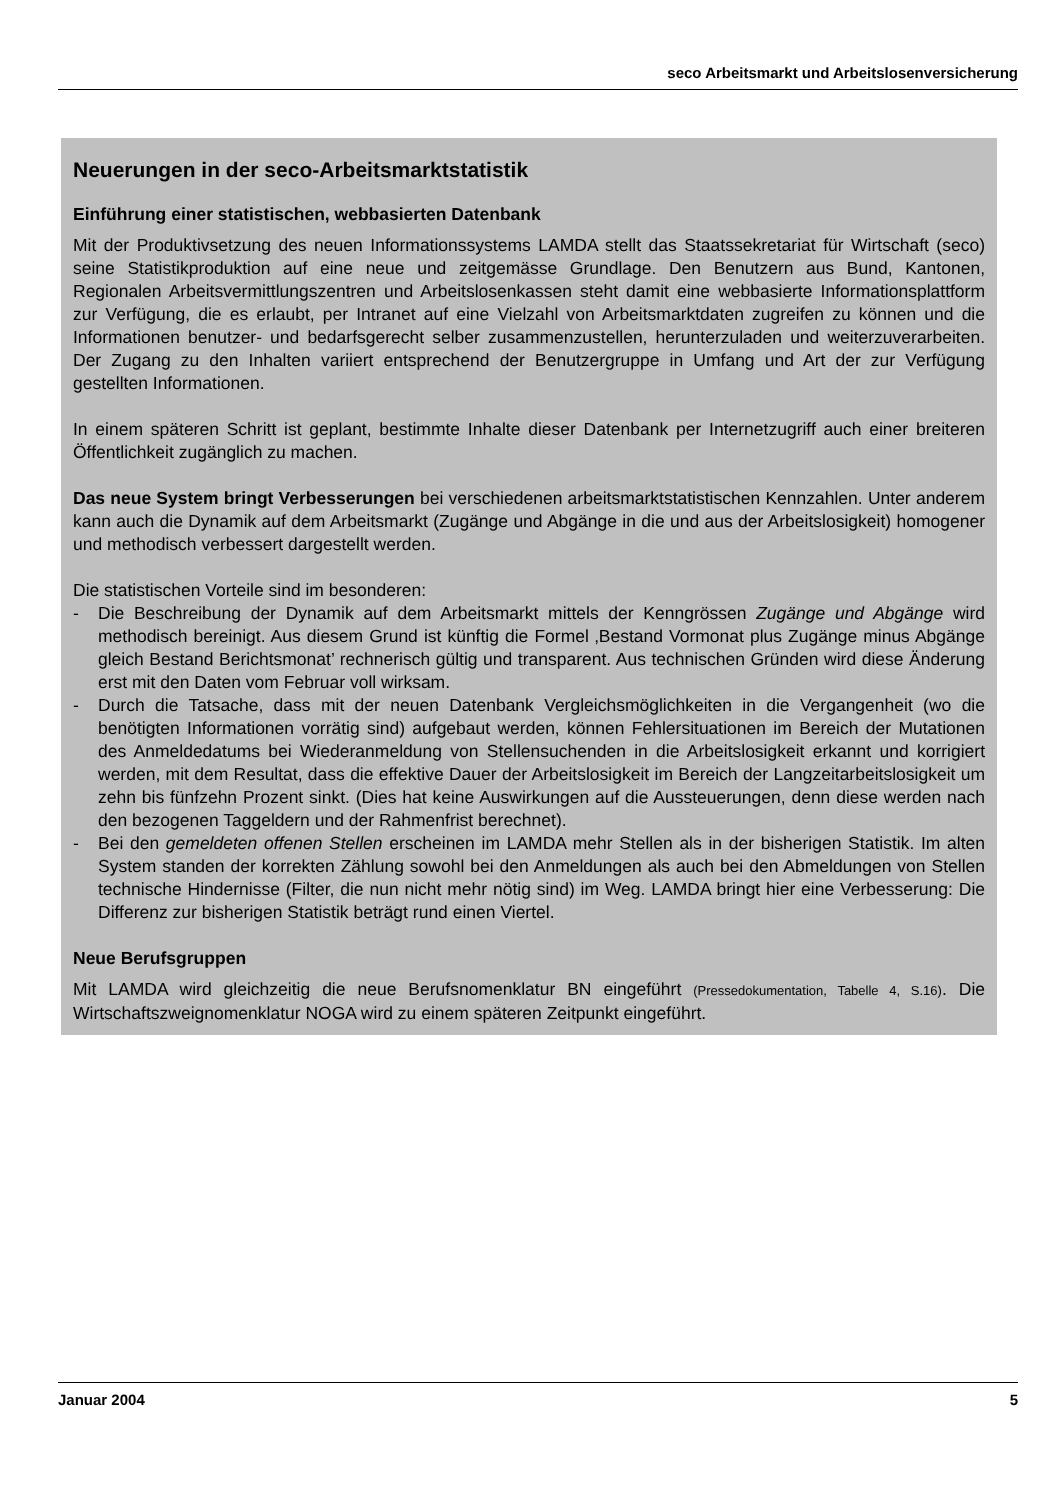seco Arbeitsmarkt und Arbeitslosenversicherung
Neuerungen in der seco-Arbeitsmarktstatistik
Einführung einer statistischen, webbasierten Datenbank
Mit der Produktivsetzung des neuen Informationssystems LAMDA stellt das Staatssekretariat für Wirtschaft (seco) seine Statistikproduktion auf eine neue und zeitgemässe Grundlage. Den Benutzern aus Bund, Kantonen, Regionalen Arbeitsvermittlungszentren und Arbeitslosenkassen steht damit eine webbasierte Informationsplattform zur Verfügung, die es erlaubt, per Intranet auf eine Vielzahl von Arbeitsmarktdaten zugreifen zu können und die Informationen benutzer- und bedarfsgerecht selber zusammenzustellen, herunterzuladen und weiterzuverarbeiten. Der Zugang zu den Inhalten variiert entsprechend der Benutzergruppe in Umfang und Art der zur Verfügung gestellten Informationen.
In einem späteren Schritt ist geplant, bestimmte Inhalte dieser Datenbank per Internetzugriff auch einer breiteren Öffentlichkeit zugänglich zu machen.
Das neue System bringt Verbesserungen bei verschiedenen arbeitsmarktstatistischen Kennzahlen. Unter anderem kann auch die Dynamik auf dem Arbeitsmarkt (Zugänge und Abgänge in die und aus der Arbeitslosigkeit) homogener und methodisch verbessert dargestellt werden.
Die statistischen Vorteile sind im besonderen:
- Die Beschreibung der Dynamik auf dem Arbeitsmarkt mittels der Kenngrössen Zugänge und Abgänge wird methodisch bereinigt. Aus diesem Grund ist künftig die Formel ‚Bestand Vormonat plus Zugänge minus Abgänge gleich Bestand Berichtsmonat’ rechnerisch gültig und transparent. Aus technischen Gründen wird diese Änderung erst mit den Daten vom Februar voll wirksam.
- Durch die Tatsache, dass mit der neuen Datenbank Vergleichsmöglichkeiten in die Vergangenheit (wo die benötigten Informationen vorrätig sind) aufgebaut werden, können Fehlersituationen im Bereich der Mutationen des Anmeldedatums bei Wiederanmeldung von Stellensuchenden in die Arbeitslosigkeit erkannt und korrigiert werden, mit dem Resultat, dass die effektive Dauer der Arbeitslosigkeit im Bereich der Langzeitarbeitslosigkeit um zehn bis fünfzehn Prozent sinkt. (Dies hat keine Auswirkungen auf die Aussteuerungen, denn diese werden nach den bezogenen Taggeldern und der Rahmenfrist berechnet).
- Bei den gemeldeten offenen Stellen erscheinen im LAMDA mehr Stellen als in der bisherigen Statistik. Im alten System standen der korrekten Zählung sowohl bei den Anmeldungen als auch bei den Abmeldungen von Stellen technische Hindernisse (Filter, die nun nicht mehr nötig sind) im Weg. LAMDA bringt hier eine Verbesserung: Die Differenz zur bisherigen Statistik beträgt rund einen Viertel.
Neue Berufsgruppen
Mit LAMDA wird gleichzeitig die neue Berufsnomenklatur BN eingeführt (Pressedokumentation, Tabelle 4, S.16). Die Wirtschaftszweignomenklatur NOGA wird zu einem späteren Zeitpunkt eingeführt.
Januar 2004 5